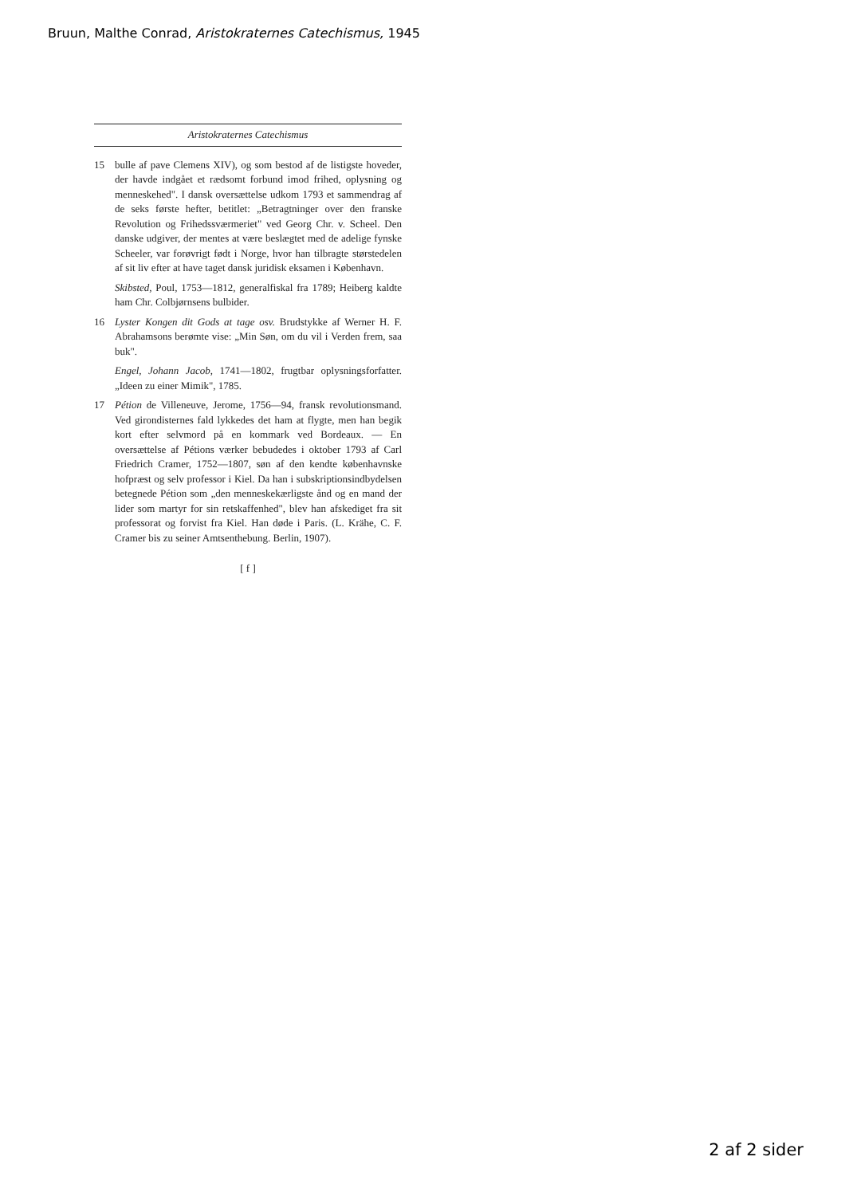Bruun, Malthe Conrad, Aristokraternes Catechismus, 1945
Aristokraternes Catechismus
15 bulle af pave Clemens XIV), og som bestod af de listigste hoveder, der havde indgået et rædsomt forbund imod frihed, oplysning og menneskehed". I dansk oversættelse udkom 1793 et sammendrag af de seks første hefter, betitlet: „Betragtninger over den franske Revolution og Frihedssværmeriet" ved Georg Chr. v. Scheel. Den danske udgiver, der mentes at være beslægtet med de adelige fynske Scheeler, var forøvrigt født i Norge, hvor han tilbragte størstedelen af sit liv efter at have taget dansk juridisk eksamen i København.
Skibsted, Poul, 1753—1812, generalfiskal fra 1789; Heiberg kaldte ham Chr. Colbjørnsens bulbider.
16 Lyster Kongen dit Gods at tage osv. Brudstykke af Werner H. F. Abrahamsons berømte vise: „Min Søn, om du vil i Verden frem, saa buk".
Engel, Johann Jacob, 1741—1802, frugtbar oplysningsforfatter. „Ideen zu einer Mimik", 1785.
17 Pétion de Villeneuve, Jerome, 1756—94, fransk revolutionsmand. Ved girondisternes fald lykkedes det ham at flygte, men han begik kort efter selvmord på en kommark ved Bordeaux. — En oversættelse af Pétions værker bebudedes i oktober 1793 af Carl Friedrich Cramer, 1752—1807, søn af den kendte københavnske hofpræst og selv professor i Kiel. Da han i subskriptionsindbydelsen betegnede Pétion som „den menneskekærligste ånd og en mand der lider som martyr for sin retskaffenhed", blev han afskediget fra sit professorat og forvist fra Kiel. Han døde i Paris. (L. Krähe, C. F. Cramer bis zu seiner Amtsenthebung. Berlin, 1907).
[ f ]
2 af 2 sider